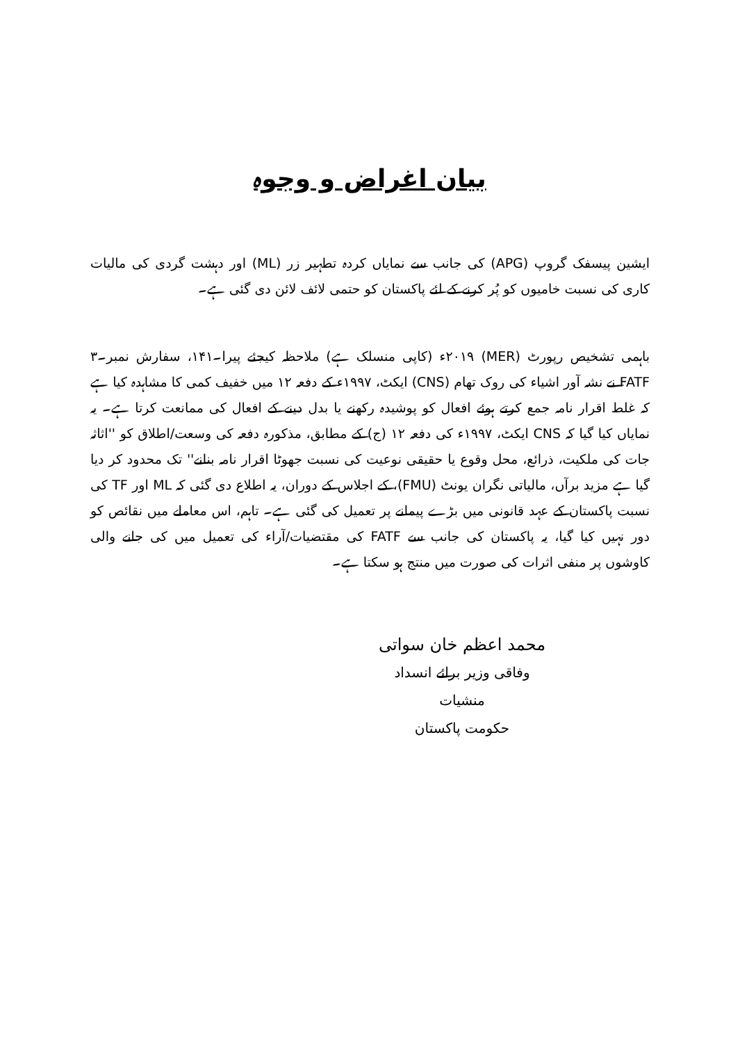بیان اغراض و وجوہ
ایشین پیسفک گروپ (APG) کی جانب سے نمایاں کردہ تطہیر زر (ML) اور دہشت گردی کی مالیات کاری کی نسبت خامیوں کو پُر کرنے کے لئے پاکستان کو حتمی لائف لائن دی گئی ہے۔
باہمی تشخیص رپورٹ (MER) ۲۰۱۹ء (کاپی منسلک ہے) ملاحظہ کیجئے پیرا۔۱۴۱، سفارش نمبر۔۳ FATF نے نشہ آور اشیاء کی روک تھام (CNS) ایکٹ، ۱۹۹۷ء کے دفعہ ۱۲ میں خفیف کمی کا مشاہدہ کیا ہے کہ غلط اقرار نامہ جمع کرتے ہوئے افعال کو پوشیدہ رکھنے یا بدل دینے کے افعال کی ممانعت کرتا ہے۔ یہ نمایاں کیا گیا کہ CNS ایکٹ، ۱۹۹۷ء کی دفعہ ۱۲ (ج) کے مطابق، مذکورہ دفعہ کی وسعت/اطلاق کو ''اثاثہ جات کی ملکیت، ذرائع، محل وقوع یا حقیقی نوعیت کی نسبت جھوٹا اقرار نامہ بنانے'' تک محدود کر دیا گیا ہے مزید برآں، مالیاتی نگران یونٹ (FMU)، کے اجلاس کے دوران، یہ اطلاع دی گئی کہ ML اور TF کی نسبت پاکستان کے عہد قانونی میں بڑے پیمانے پر تعمیل کی گئی ہے۔ تاہم، اس معاملے میں نقائص کو دور نہیں کیا گیا، یہ پاکستان کی جانب سے FATF کی مقتضیات/آراء کی تعمیل میں کی جانے والی کاوشوں پر منفی اثرات کی صورت میں منتج ہو سکتا ہے۔
محمد اعظم خان سواتی
وفاقی وزیر برائے انسداد منشیات
حکومت پاکستان